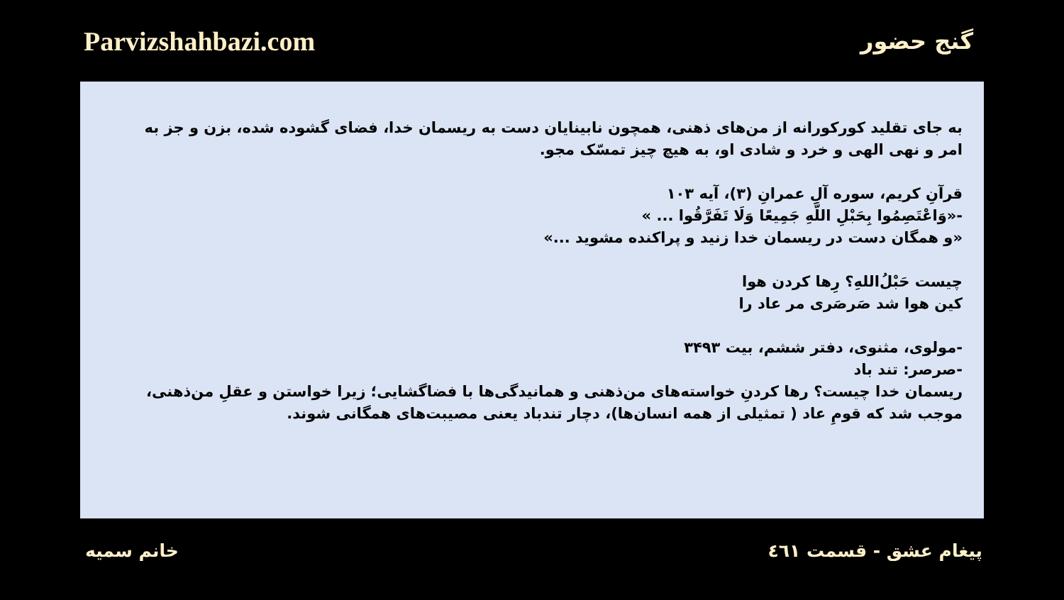Parvizshahbazi.com
گنج حضور
به جای تقلید کورکورانه از من‌های ذهنی، همچون نابینایان دست به ریسمان خدا، فضای گشوده شده، بزن و جز به امر و نهی الهی و خرد و شادی او، به هیچ چیز تمسّک مجو.
قرآنِ کریم، سوره آلِ عمرانِ (۳)، آیه ۱۰۳
-«وَاعْتَصِمُوا بِحَبْلِ اللَّهِ جَمِيعًا وَلَا تَفَرَّقُوا ... »
«و همگان دست در ریسمان خدا زنید و پراکنده مشوید ...»
چیست حَبْلُ‌اللهِ؟ رِها کردن هوا
کین هوا شد صَرصَری مر عاد را
-مولوی، مثنوی، دفتر ششم، بیت ۳۴۹۳
-صرصر: تند باد
ریسمان خدا چیست؟ رها کردنِ خواسته‌های من‌ذهنی و همانیدگی‌ها با فضاگشایی؛ زیرا خواستن و عقلِ من‌ذهنی، موجب شد که قومِ عاد ( تمثیلی از همه انسان‌ها)، دچار تندباد یعنی مصیبت‌های همگانی شوند.
پیغام عشق - قسمت ٤٦١ خانم سمیه